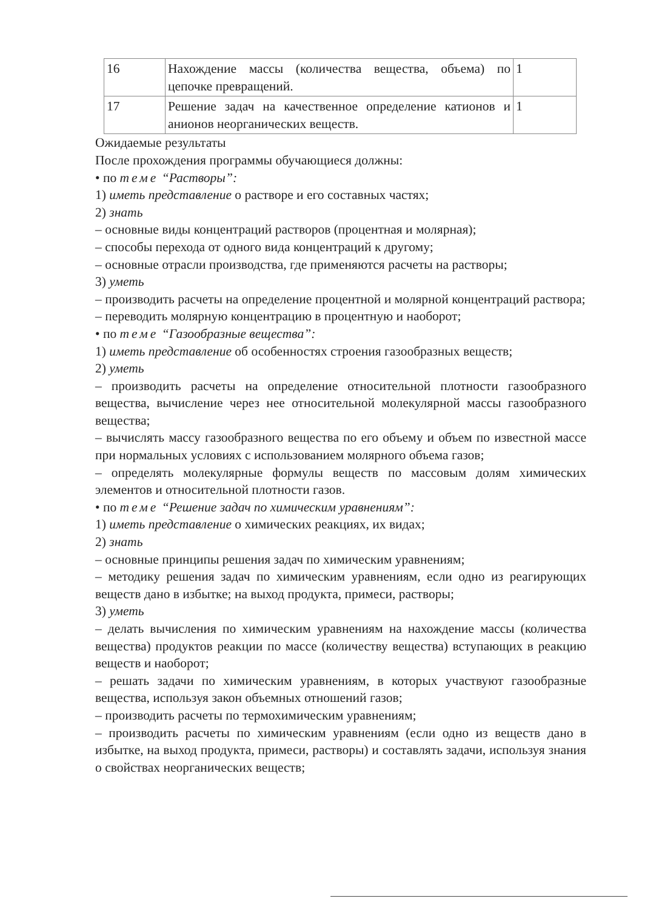| 16 | Нахождение массы (количества вещества, объема) по цепочке превращений. | 1 |
| 17 | Решение задач на качественное определение катионов и анионов неорганических веществ. | 1 |
Ожидаемые результаты
После прохождения программы обучающиеся должны:
• по теме “Растворы”:
1) иметь представление о растворе и его составных частях;
2) знать
– основные виды концентраций растворов (процентная и молярная);
– способы перехода от одного вида концентраций к другому;
– основные отрасли производства, где применяются расчеты на растворы;
3) уметь
– производить расчеты на определение процентной и молярной концентраций раствора;
– переводить молярную концентрацию в процентную и наоборот;
• по теме “Газообразные вещества”:
1) иметь представление об особенностях строения газообразных веществ;
2) уметь
– производить расчеты на определение относительной плотности газообразного вещества, вычисление через нее относительной молекулярной массы газообразного вещества;
– вычислять массу газообразного вещества по его объему и объем по известной массе при нормальных условиях с использованием молярного объема газов;
– определять молекулярные формулы веществ по массовым долям химических элементов и относительной плотности газов.
• по теме “Решение задач по химическим уравнениям”:
1) иметь представление о химических реакциях, их видах;
2) знать
– основные принципы решения задач по химическим уравнениям;
– методику решения задач по химическим уравнениям, если одно из реагирующих веществ дано в избытке; на выход продукта, примеси, растворы;
3) уметь
– делать вычисления по химическим уравнениям на нахождение массы (количества вещества) продуктов реакции по массе (количеству вещества) вступающих в реакцию веществ и наоборот;
– решать задачи по химическим уравнениям, в которых участвуют газообразные вещества, используя закон объемных отношений газов;
– производить расчеты по термохимическим уравнениям;
– производить расчеты по химическим уравнениям (если одно из веществ дано в избытке, на выход продукта, примеси, растворы) и составлять задачи, используя знания о свойствах неорганических веществ;